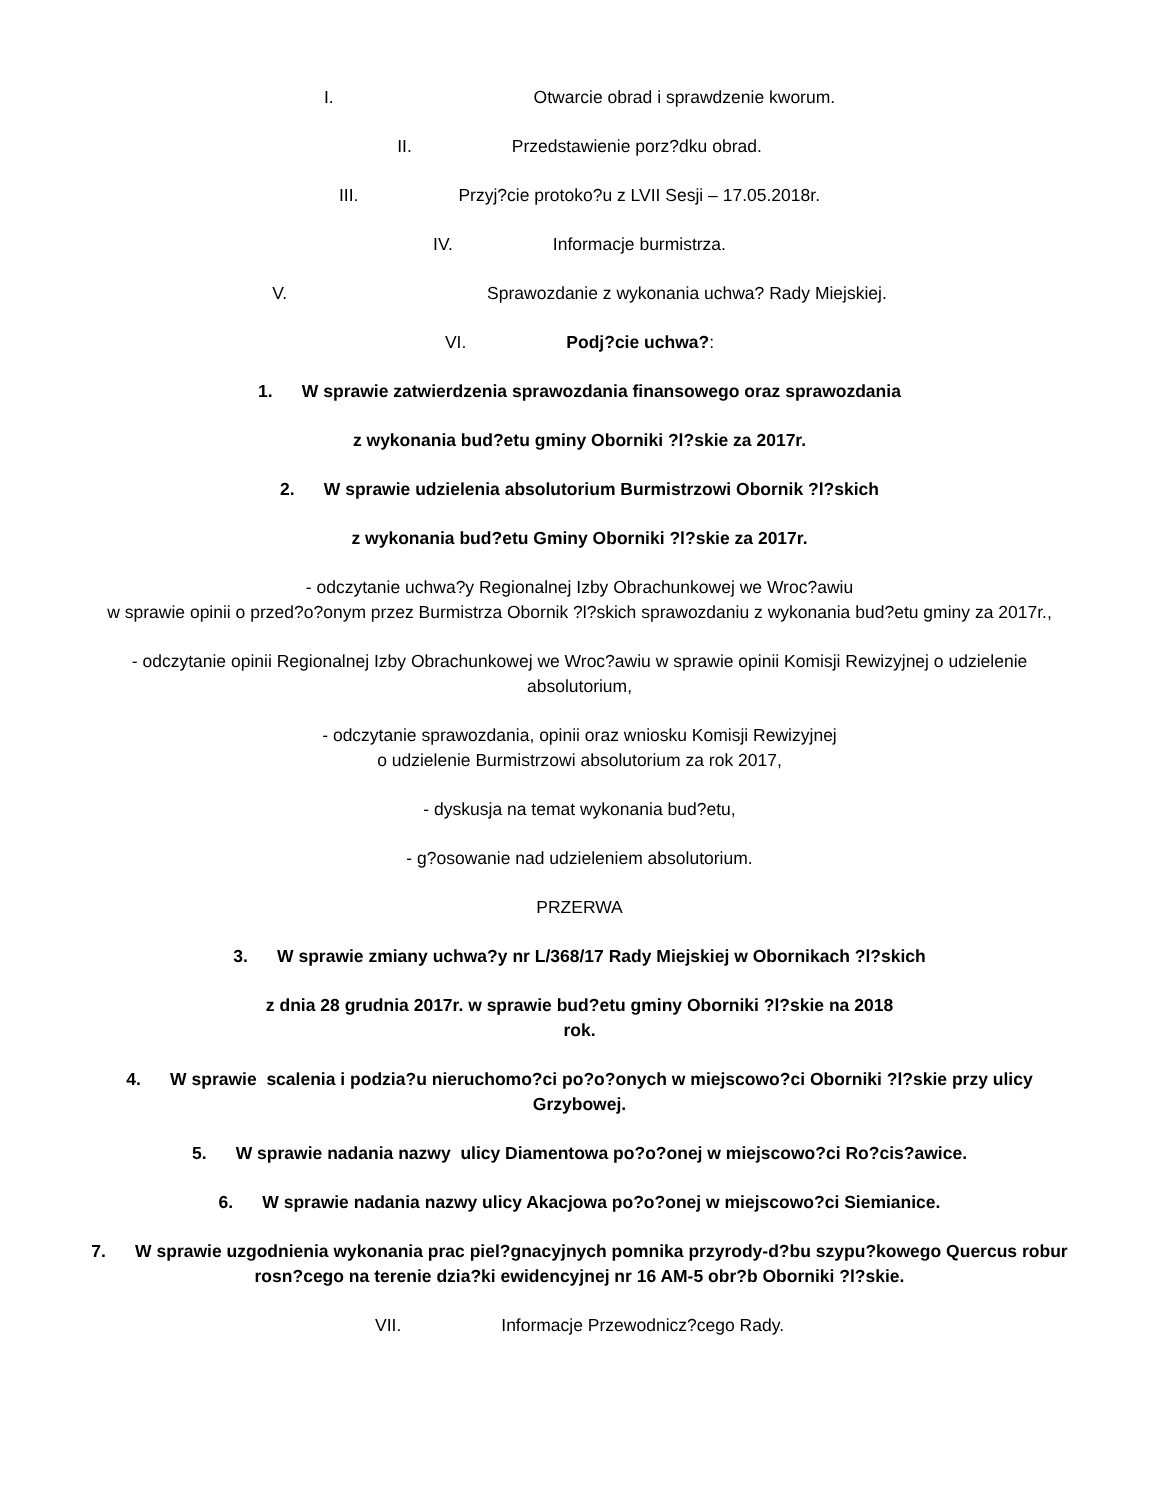I. Otwarcie obrad i sprawdzenie kworum.
II. Przedstawienie porz?dku obrad.
III. Przyj?cie protoko?u z LVII Sesji – 17.05.2018r.
IV. Informacje burmistrza.
V. Sprawozdanie z wykonania uchwa? Rady Miejskiej.
VI. Podj?cie uchwa?:
1. W sprawie zatwierdzenia sprawozdania finansowego oraz sprawozdania
z wykonania bud?etu gminy Oborniki ?l?skie za 2017r.
2. W sprawie udzielenia absolutorium Burmistrzowi Obornik ?l?skich
z wykonania bud?etu Gminy Oborniki ?l?skie za 2017r.
- odczytanie uchwa?y Regionalnej Izby Obrachunkowej we Wroc?awiu
w sprawie opinii o przed?o?onym przez Burmistrza Obornik ?l?skich sprawozdaniu z wykonania bud?etu gminy za 2017r.,
- odczytanie opinii Regionalnej Izby Obrachunkowej we Wroc?awiu w sprawie opinii Komisji Rewizyjnej o udzielenie absolutorium,
- odczytanie sprawozdania, opinii oraz wniosku Komisji Rewizyjnej
o udzielenie Burmistrzowi absolutorium za rok 2017,
- dyskusja na temat wykonania bud?etu,
- g?osowanie nad udzieleniem absolutorium.
PRZERWA
3. W sprawie zmiany uchwa?y nr L/368/17 Rady Miejskiej w Obornikach ?l?skich
z dnia 28 grudnia 2017r. w sprawie bud?etu gminy Oborniki ?l?skie na 2018
rok.
4. W sprawie scalenia i podzia?u nieruchomo?ci po?o?onych w miejscowo?ci Oborniki ?l?skie przy ulicy Grzybowej.
5. W sprawie nadania nazwy ulicy Diamentowa po?o?onej w miejscowo?ci Ro?cis?awice.
6. W sprawie nadania nazwy ulicy Akacjowa po?o?onej w miejscowo?ci Siemianice.
7. W sprawie uzgodnienia wykonania prac piel?gnacyjnych pomnika przyrody-d?bu szypu?kowego Quercus robur rosn?cego na terenie dzia?ki ewidencyjnej nr 16 AM-5 obr?b Oborniki ?l?skie.
VII. Informacje Przewodnicz?cego Rady.